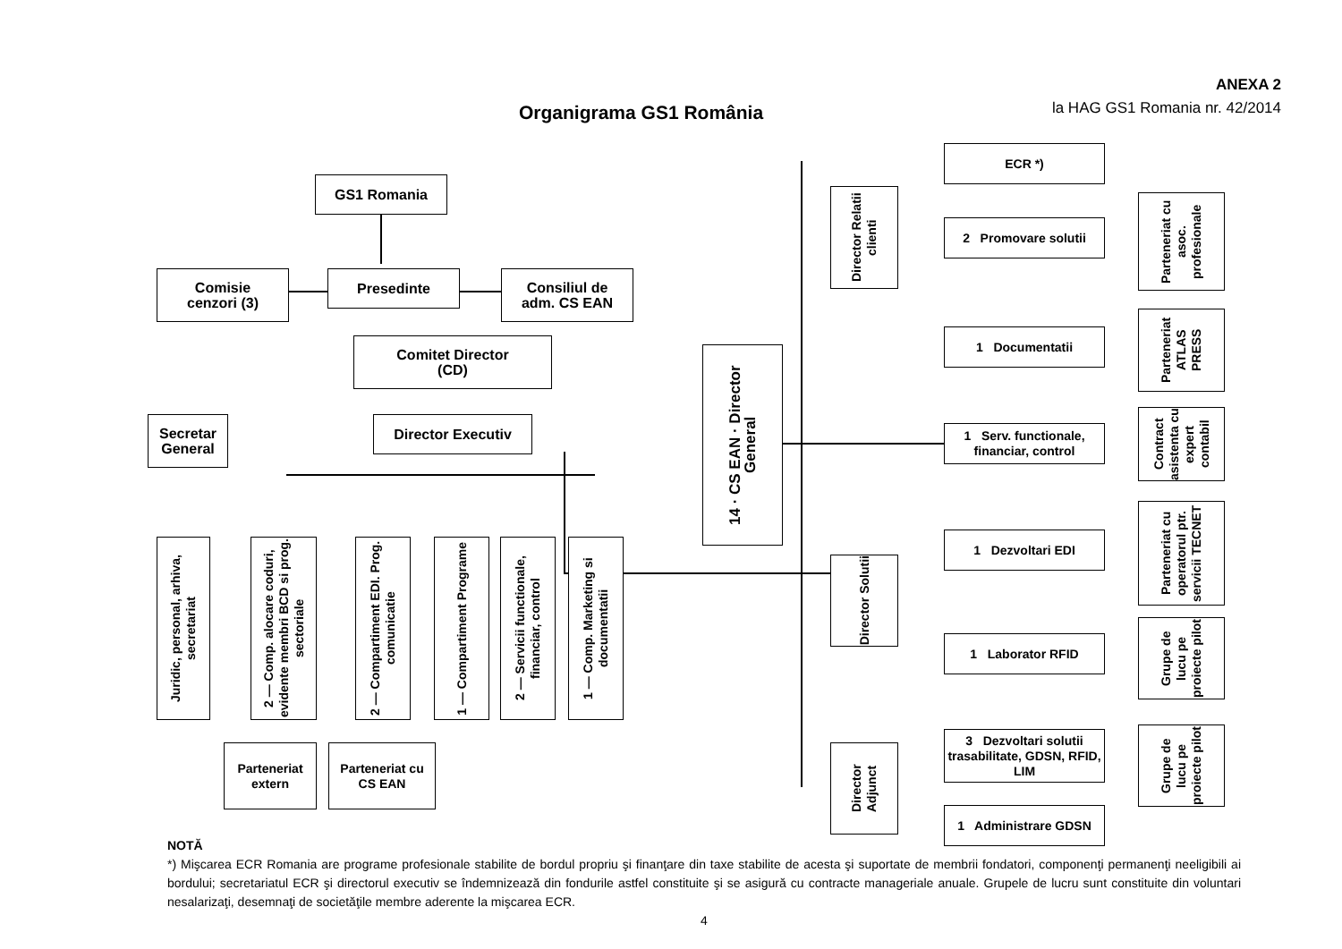ANEXA 2
la HAG GS1 Romania nr. 42/2014
Organigrama GS1 România
GS1 Romania
Comisie
cenzori (3)
Presedinte
Consiliul de
adm. CS EAN
Comitet Director
(CD)
Secretar
General
Director Executiv
Juridic, personal, arhiva, secretariat
2 — Comp. alocare coduri, evidente membri BCD si prog. sectoriale
2 — Compartiment EDI. Prog. comunicatie
1 — Compartiment Programe
2 — Servicii functionale, financiar, control
1 — Comp. Marketing si documentatii
Parteneriat
extern
Parteneriat cu
CS EAN
14 · CS EAN · Director General
ECR *)
Director Relatii clienti
2 Promovare solutii
1 Documentatii
1 Serv. functionale, financiar, control
Director Solutii
1 Dezvoltari EDI
1 Laborator RFID
Director Adjunct
3 Dezvoltari solutii trasabilitate, GDSN, RFID, LIM
1 Administrare GDSN
Parteneriat cu asoc. profesionale
Parteneriat ATLAS PRESS
Contract asistenta cu expert contabil
Parteneriat cu operatorul ptr. servicii TECNET
Grupe de lucu pe proiecte pilot
Grupe de lucu pe proiecte pilot
NOTĂ
*) Mişcarea ECR Romania are programe profesionale stabilite de bordul propriu şi finanţare din taxe stabilite de acesta şi suportate de membrii fondatori, componenţi permanenţi neeligibili ai bordului; secretariatul ECR şi directorul executiv se îndemnizează din fondurile astfel constituite şi se asigură cu contracte manageriale anuale. Grupele de lucru sunt constituite din voluntari nesalarizaţi, desemnaţi de societăţile membre aderente la mişcarea ECR.
4